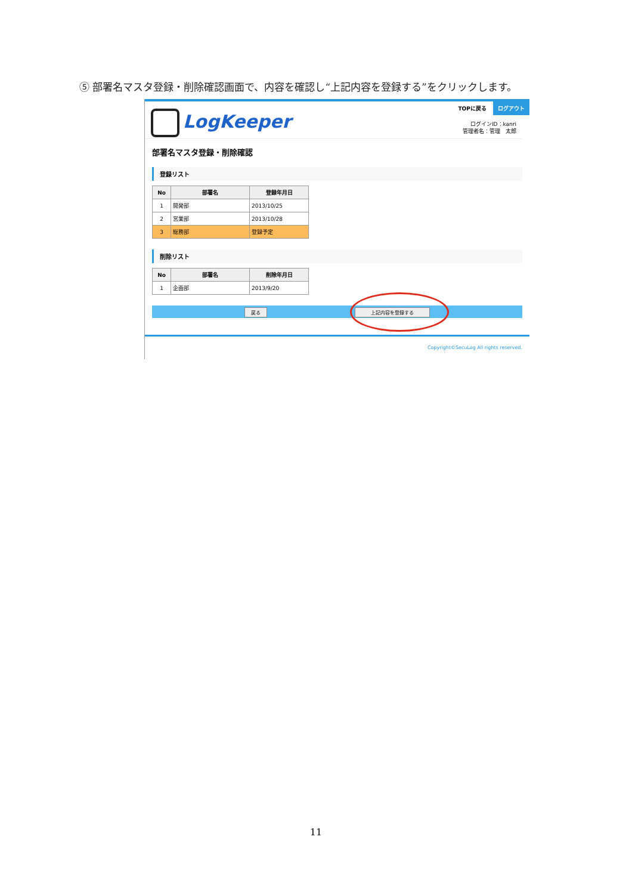⑤ 部署名マスタ登録・削除確認画面で、内容を確認し“上記内容を登録する”をクリックします。
LogKeeper
TOPに戻る ログアウト
ログインID：kanri
管理者名：管理　太郎
部署名マスタ登録・削除確認
登録リスト
| No | 部署名 | 登録年月日 |
| --- | --- | --- |
| 1 | 開発部 | 2013/10/25 |
| 2 | 営業部 | 2013/10/28 |
| 3 | 総務部 | 登録予定 |
削除リスト
| No | 部署名 | 削除年月日 |
| --- | --- | --- |
| 1 | 企画部 | 2013/9/20 |
戻る 上記内容を登録する
Copyright©SecuLog All rights reserved.
11